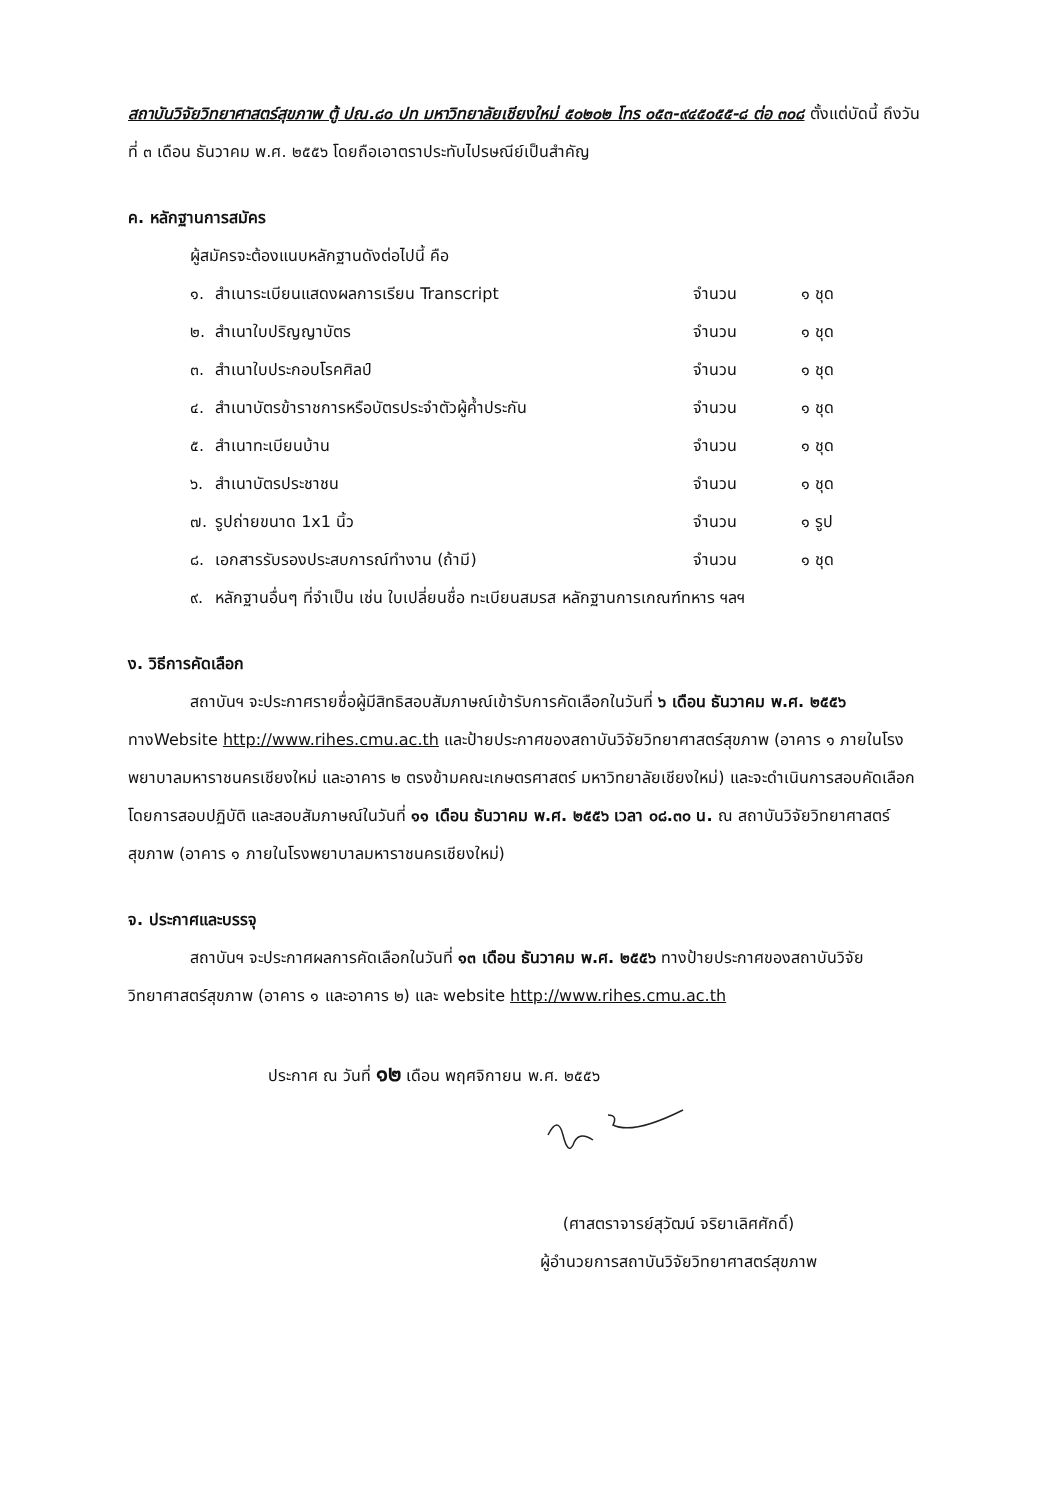สถาบันวิจัยวิทยาศาสตร์สุขภาพ ตู้ ปณ.๘๐ ปท มหาวิทยาลัยเชียงใหม่ ๕๐๒๐๒ โทร ๐๕๓-๙๔๕๐๕๕-๘ ต่อ ๓๐๘ ตั้งแต่บัดนี้ ถึงวันที่ ๓ เดือน ธันวาคม พ.ศ. ๒๕๕๖ โดยถือเอาตราประทับไปรษณีย์เป็นสำคัญ
ค. หลักฐานการสมัคร
ผู้สมัครจะต้องแนบหลักฐานดังต่อไปนี้ คือ
| ๑. | สำเนาระเบียนแสดงผลการเรียน Transcript | จำนวน | ๑ ชุด |
| ๒. | สำเนาใบปริญญาบัตร | จำนวน | ๑ ชุด |
| ๓. | สำเนาใบประกอบโรคศิลป์ | จำนวน | ๑ ชุด |
| ๔. | สำเนาบัตรข้าราชการหรือบัตรประจำตัวผู้ค้ำประกัน | จำนวน | ๑ ชุด |
| ๕. | สำเนาทะเบียนบ้าน | จำนวน | ๑ ชุด |
| ๖. | สำเนาบัตรประชาชน | จำนวน | ๑ ชุด |
| ๗. | รูปถ่ายขนาด 1x1 นิ้ว | จำนวน | ๑ รูป |
| ๘. | เอกสารรับรองประสบการณ์ทำงาน (ถ้ามี) | จำนวน | ๑ ชุด |
| ๙. | หลักฐานอื่นๆ ที่จำเป็น เช่น ใบเปลี่ยนชื่อ ทะเบียนสมรส หลักฐานการเกณฑ์ทหาร ฯลฯ | | |
ง. วิธีการคัดเลือก
สถาบันฯ จะประกาศรายชื่อผู้มีสิทธิสอบสัมภาษณ์เข้ารับการคัดเลือกในวันที่ ๖ เดือน ธันวาคม พ.ศ. ๒๕๕๖ ทางWebsite http://www.rihes.cmu.ac.th และป้ายประกาศของสถาบันวิจัยวิทยาศาสตร์สุขภาพ (อาคาร ๑ ภายในโรงพยาบาลมหาราชนครเชียงใหม่ และอาคาร ๒ ตรงข้ามคณะเกษตรศาสตร์ มหาวิทยาลัยเชียงใหม่) และจะดำเนินการสอบคัดเลือกโดยการสอบปฏิบัติ และสอบสัมภาษณ์ในวันที่ ๑๑ เดือน ธันวาคม พ.ศ. ๒๕๕๖ เวลา ๐๘.๓๐ น. ณ สถาบันวิจัยวิทยาศาสตร์สุขภาพ (อาคาร ๑ ภายในโรงพยาบาลมหาราชนครเชียงใหม่)
จ. ประกาศและบรรจุ
สถาบันฯ จะประกาศผลการคัดเลือกในวันที่ ๑๓ เดือน ธันวาคม พ.ศ. ๒๕๕๖ ทางป้ายประกาศของสถาบันวิจัยวิทยาศาสตร์สุขภาพ (อาคาร ๑ และอาคาร ๒) และ website http://www.rihes.cmu.ac.th
ประกาศ ณ วันที่ ๑๒ เดือน พฤศจิกายน พ.ศ. ๒๕๕๖
(ศาสตราจารย์สุวัฒน์ จริยาเลิศศักดิ์)
ผู้อำนวยการสถาบันวิจัยวิทยาศาสตร์สุขภาพ